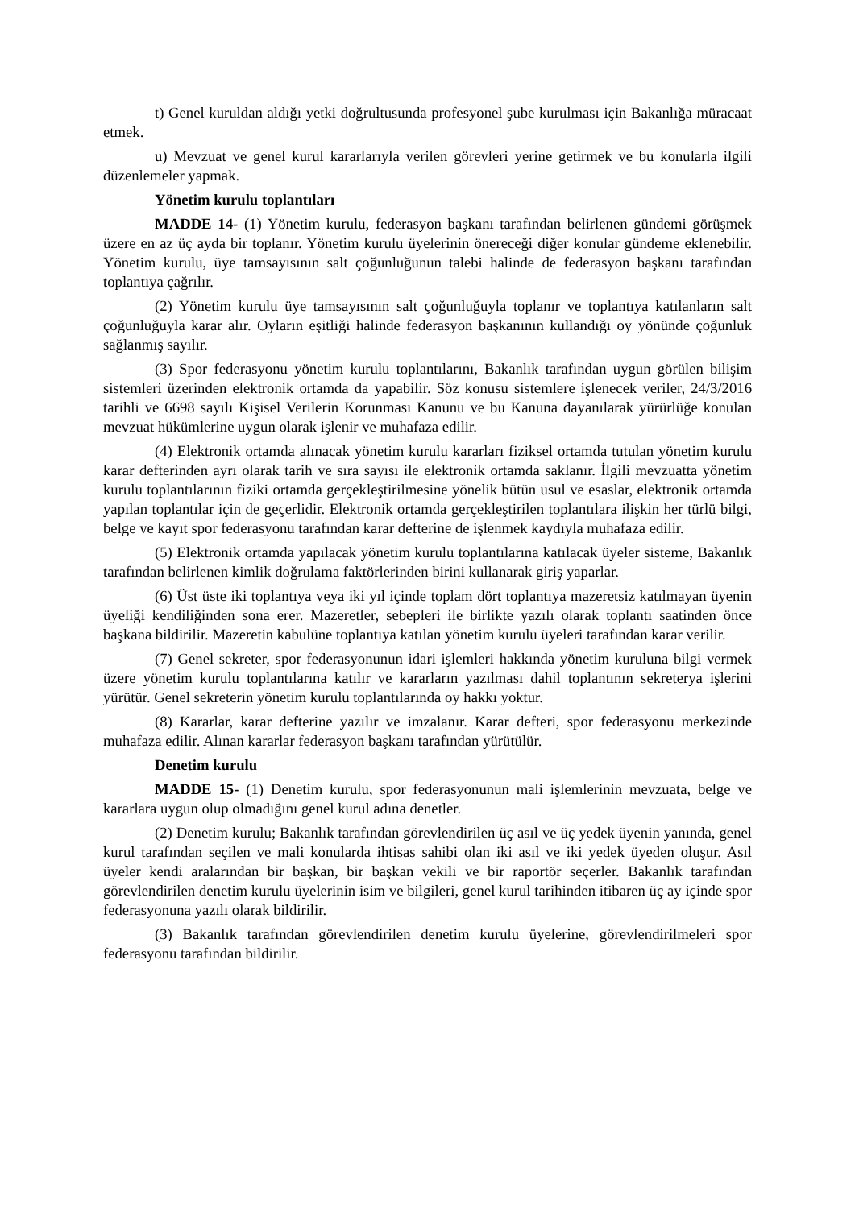t) Genel kuruldan aldığı yetki doğrultusunda profesyonel şube kurulması için Bakanlığa müracaat etmek.
u) Mevzuat ve genel kurul kararlarıyla verilen görevleri yerine getirmek ve bu konularla ilgili düzenlemeler yapmak.
Yönetim kurulu toplantıları
MADDE 14- (1) Yönetim kurulu, federasyon başkanı tarafından belirlenen gündemi görüşmek üzere en az üç ayda bir toplanır. Yönetim kurulu üyelerinin önereceği diğer konular gündeme eklenebilir. Yönetim kurulu, üye tamsayısının salt çoğunluğunun talebi halinde de federasyon başkanı tarafından toplantıya çağrılır.
(2) Yönetim kurulu üye tamsayısının salt çoğunluğuyla toplanır ve toplantıya katılanların salt çoğunluğuyla karar alır. Oyların eşitliği halinde federasyon başkanının kullandığı oy yönünde çoğunluk sağlanmış sayılır.
(3) Spor federasyonu yönetim kurulu toplantılarını, Bakanlık tarafından uygun görülen bilişim sistemleri üzerinden elektronik ortamda da yapabilir. Söz konusu sistemlere işlenecek veriler, 24/3/2016 tarihli ve 6698 sayılı Kişisel Verilerin Korunması Kanunu ve bu Kanuna dayanılarak yürürlüğe konulan mevzuat hükümlerine uygun olarak işlenir ve muhafaza edilir.
(4) Elektronik ortamda alınacak yönetim kurulu kararları fiziksel ortamda tutulan yönetim kurulu karar defterinden ayrı olarak tarih ve sıra sayısı ile elektronik ortamda saklanır. İlgili mevzuatta yönetim kurulu toplantılarının fiziki ortamda gerçekleştirilmesine yönelik bütün usul ve esaslar, elektronik ortamda yapılan toplantılar için de geçerlidir. Elektronik ortamda gerçekleştirilen toplantılara ilişkin her türlü bilgi, belge ve kayıt spor federasyonu tarafından karar defterine de işlenmek kaydıyla muhafaza edilir.
(5) Elektronik ortamda yapılacak yönetim kurulu toplantılarına katılacak üyeler sisteme, Bakanlık tarafından belirlenen kimlik doğrulama faktörlerinden birini kullanarak giriş yaparlar.
(6) Üst üste iki toplantıya veya iki yıl içinde toplam dört toplantıya mazeretsiz katılmayan üyenin üyeliği kendiliğinden sona erer. Mazeretler, sebepleri ile birlikte yazılı olarak toplantı saatinden önce başkana bildirilir. Mazeretin kabulüne toplantıya katılan yönetim kurulu üyeleri tarafından karar verilir.
(7) Genel sekreter, spor federasyonunun idari işlemleri hakkında yönetim kuruluna bilgi vermek üzere yönetim kurulu toplantılarına katılır ve kararların yazılması dahil toplantının sekreterya işlerini yürütür. Genel sekreterin yönetim kurulu toplantılarında oy hakkı yoktur.
(8) Kararlar, karar defterine yazılır ve imzalanır. Karar defteri, spor federasyonu merkezinde muhafaza edilir. Alınan kararlar federasyon başkanı tarafından yürütülür.
Denetim kurulu
MADDE 15- (1) Denetim kurulu, spor federasyonunun mali işlemlerinin mevzuata, belge ve kararlara uygun olup olmadığını genel kurul adına denetler.
(2) Denetim kurulu; Bakanlık tarafından görevlendirilen üç asıl ve üç yedek üyenin yanında, genel kurul tarafından seçilen ve mali konularda ihtisas sahibi olan iki asıl ve iki yedek üyeden oluşur. Asıl üyeler kendi aralarından bir başkan, bir başkan vekili ve bir raportör seçerler. Bakanlık tarafından görevlendirilen denetim kurulu üyelerinin isim ve bilgileri, genel kurul tarihinden itibaren üç ay içinde spor federasyonuna yazılı olarak bildirilir.
(3) Bakanlık tarafından görevlendirilen denetim kurulu üyelerine, görevlendirilmeleri spor federasyonu tarafından bildirilir.